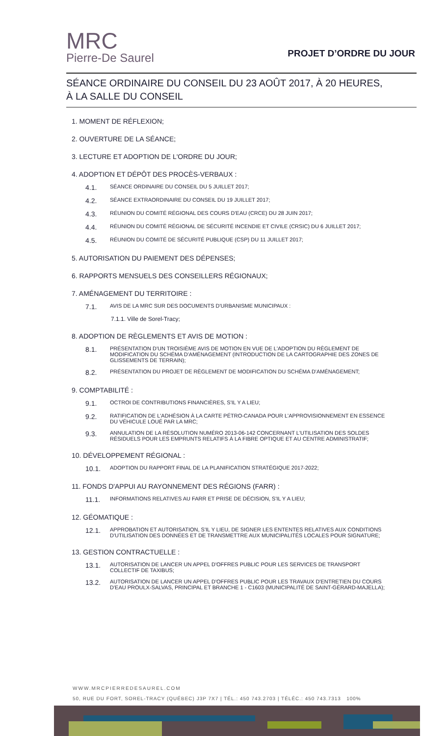MRC
Pierre-De Saurel
PROJET D’ORDRE DU JOUR
SÉANCE ORDINAIRE DU CONSEIL DU 23 AOÛT 2017, À 20 HEURES,
À LA SALLE DU CONSEIL
1. MOMENT DE RÉFLEXION;
2. OUVERTURE DE LA SÉANCE;
3. LECTURE ET ADOPTION DE L'ORDRE DU JOUR;
4. ADOPTION ET DÉPÔT DES PROCÈS-VERBAUX :
4.1. SÉANCE ORDINAIRE DU CONSEIL DU 5 JUILLET 2017;
4.2. SÉANCE EXTRAORDINAIRE DU CONSEIL DU 19 JUILLET 2017;
4.3. RÉUNION DU COMITÉ RÉGIONAL DES COURS D'EAU (CRCE) DU 28 JUIN 2017;
4.4. RÉUNION DU COMITÉ RÉGIONAL DE SÉCURITÉ INCENDIE ET CIVILE (CRSIC) DU 6 JUILLET 2017;
4.5. RÉUNION DU COMITÉ DE SÉCURITÉ PUBLIQUE (CSP) DU 11 JUILLET 2017;
5. AUTORISATION DU PAIEMENT DES DÉPENSES;
6. RAPPORTS MENSUELS DES CONSEILLERS RÉGIONAUX;
7. AMÉNAGEMENT DU TERRITOIRE :
7.1. AVIS DE LA MRC SUR DES DOCUMENTS D'URBANISME MUNICIPAUX :
7.1.1. Ville de Sorel-Tracy;
8. ADOPTION DE RÈGLEMENTS ET AVIS DE MOTION :
8.1. PRÉSENTATION D'UN TROISIÈME AVIS DE MOTION EN VUE DE L'ADOPTION DU RÈGLEMENT DE MODIFICATION DU SCHÉMA D'AMÉNAGEMENT (INTRODUCTION DE LA CARTOGRAPHIE DES ZONES DE GLISSEMENTS DE TERRAIN);
8.2. PRÉSENTATION DU PROJET DE RÈGLEMENT DE MODIFICATION DU SCHÉMA D'AMÉNAGEMENT;
9. COMPTABILITÉ :
9.1. OCTROI DE CONTRIBUTIONS FINANCIÈRES, S'IL Y A LIEU;
9.2. RATIFICATION DE L'ADHÉSION À LA CARTE PÉTRO-CANADA POUR L'APPROVISIONNEMENT EN ESSENCE DU VÉHICULE LOUÉ PAR LA MRC;
9.3. ANNULATION DE LA RÉSOLUTION NUMÉRO 2013-06-142 CONCERNANT L'UTILISATION DES SOLDES RÉSIDUELS POUR LES EMPRUNTS RELATIFS À LA FIBRE OPTIQUE ET AU CENTRE ADMINISTRATIF;
10. DÉVELOPPEMENT RÉGIONAL :
10.1. ADOPTION DU RAPPORT FINAL DE LA PLANIFICATION STRATÉGIQUE 2017-2022;
11. FONDS D'APPUI AU RAYONNEMENT DES RÉGIONS (FARR) :
11.1. INFORMATIONS RELATIVES AU FARR ET PRISE DE DÉCISION, S'IL Y A LIEU;
12. GÉOMATIQUE :
12.1. APPROBATION ET AUTORISATION, S'IL Y LIEU, DE SIGNER LES ENTENTES RELATIVES AUX CONDITIONS D'UTILISATION DES DONNÉES ET DE TRANSMETTRE AUX MUNICIPALITÉS LOCALES POUR SIGNATURE;
13. GESTION CONTRACTUELLE :
13.1. AUTORISATION DE LANCER UN APPEL D'OFFRES PUBLIC POUR LES SERVICES DE TRANSPORT COLLECTIF DE TAXIBUS;
13.2. AUTORISATION DE LANCER UN APPEL D'OFFRES PUBLIC POUR LES TRAVAUX D'ENTRETIEN DU COURS D'EAU PROULX-SALVAS, PRINCIPAL ET BRANCHE 1 - C1603 (MUNICIPALITÉ DE SAINT-GÉRARD-MAJELLA);
WWW.MRCPIERREDESAUREL.COM
50, RUE DU FORT, SOREL-TRACY (QUÉBEC) J3P 7X7 | TÉL.: 450 743.2703 | TÉLÉC.: 450 743.7313 100%